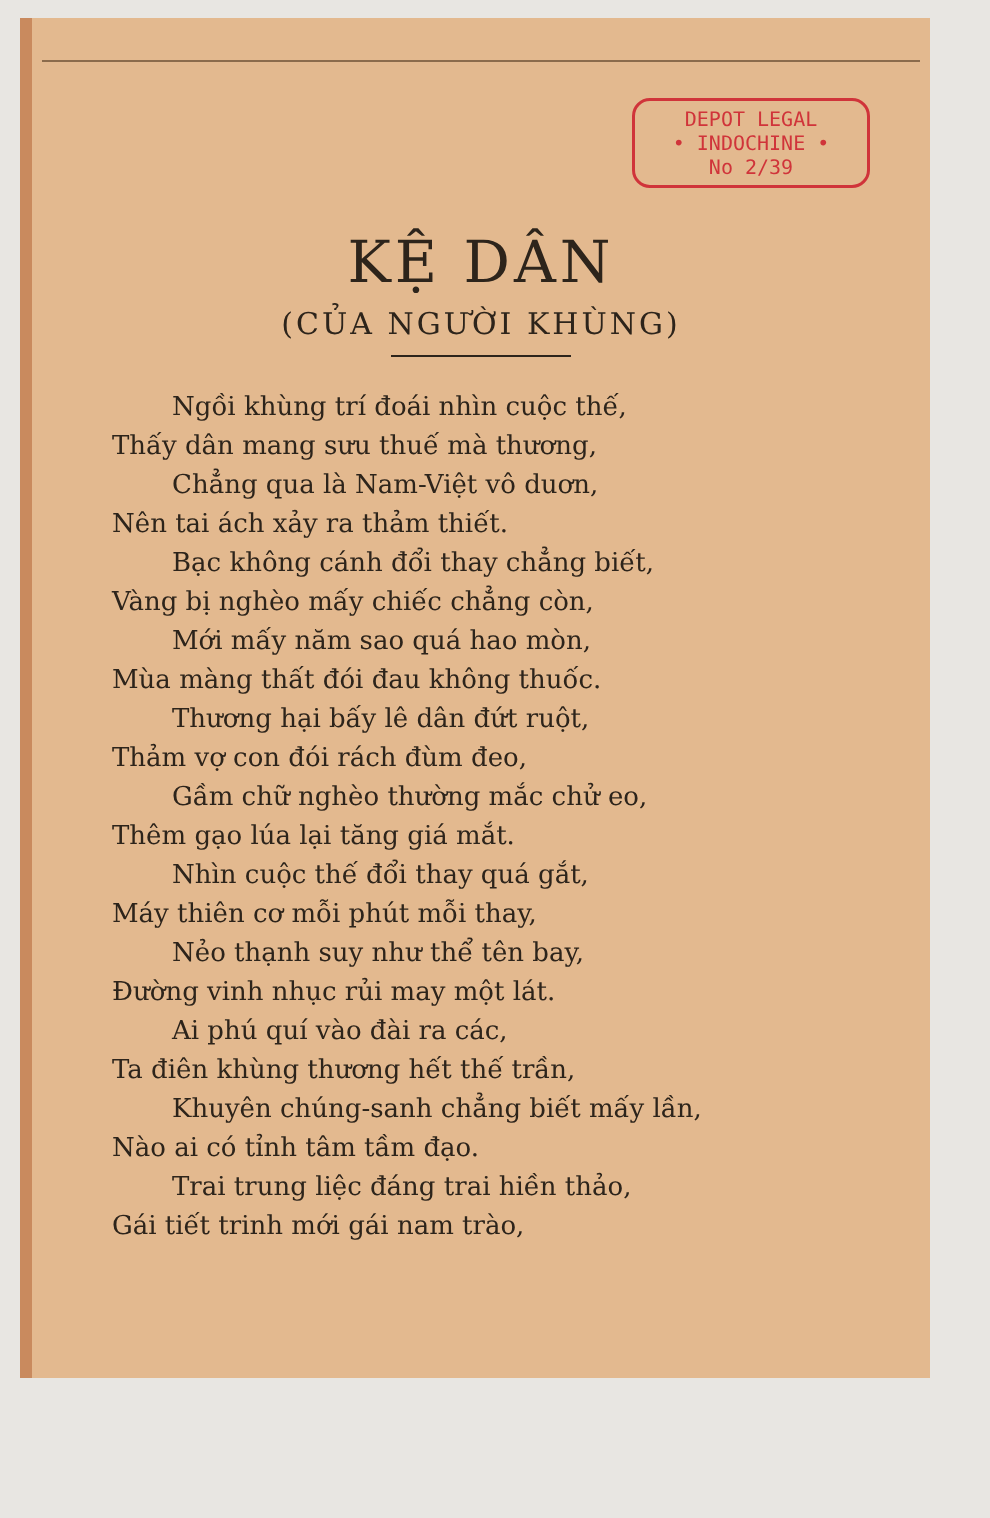DEPOT LEGAL
• INDOCHINE •
No 2/39
KỆ DÂN
(CỦA NGƯỜI KHÙNG)
Ngồi khùng trí đoái nhìn cuộc thế,
Thấy dân mang sưu thuế mà thương,
Chẳng qua là Nam-Việt vô duơn,
Nên tai ách xảy ra thảm thiết.
Bạc không cánh đổi thay chẳng biết,
Vàng bị nghèo mấy chiếc chẳng còn,
Mới mấy năm sao quá hao mòn,
Mùa màng thất đói đau không thuốc.
Thương hại bấy lê dân đứt ruột,
Thảm vợ con đói rách đùm đeo,
Gầm chữ nghèo thường mắc chử eo,
Thêm gạo lúa lại tăng giá mắt.
Nhìn cuộc thế đổi thay quá gắt,
Máy thiên cơ mỗi phút mỗi thay,
Nẻo thạnh suy như thể tên bay,
Đường vinh nhục rủi may một lát.
Ai phú quí vào đài ra các,
Ta điên khùng thương hết thế trần,
Khuyên chúng-sanh chẳng biết mấy lần,
Nào ai có tỉnh tâm tầm đạo.
Trai trung liệc đáng trai hiền thảo,
Gái tiết trinh mới gái nam trào,